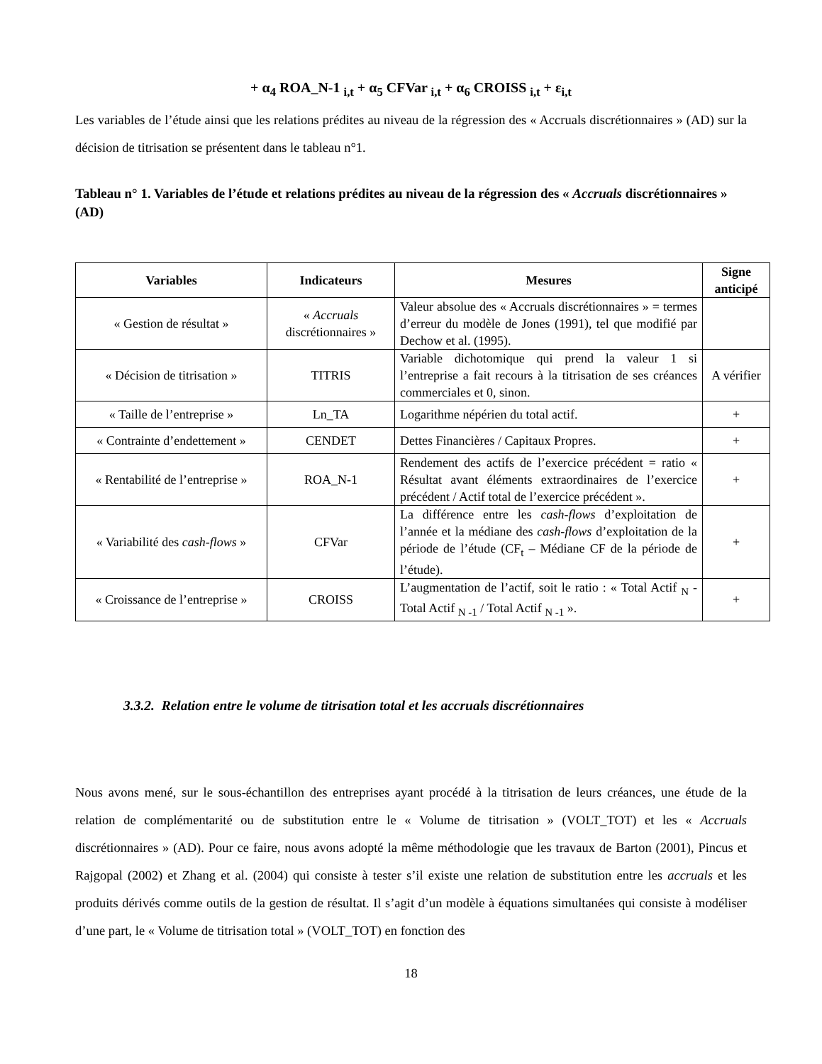+ α<sub>4</sub> ROA_N-1 <sub>i,t</sub> + α<sub>5</sub> CFVar <sub>i,t</sub> + α<sub>6</sub> CROISS <sub>i,t</sub> + ε<sub>i,t</sub>
Les variables de l’étude ainsi que les relations prédites au niveau de la régression des « Accruals discrétionnaires » (AD) sur la décision de titrisation se présentent dans le tableau n°1.
Tableau n° 1. Variables de l’étude et relations prédites au niveau de la régression des « Accruals discrétionnaires » (AD)
| Variables | Indicateurs | Mesures | Signe anticipé |
| --- | --- | --- | --- |
| « Gestion de résultat » | « Accruals discrétionnaires » | Valeur absolue des « Accruals discrétionnaires » = termes d’erreur du modèle de Jones (1991), tel que modifié par Dechow et al. (1995). | |
| « Décision de titrisation » | TITRIS | Variable dichotomique qui prend la valeur 1 si l’entreprise a fait recours à la titrisation de ses créances commerciales et 0, sinon. | A vérifier |
| « Taille de l’entreprise » | Ln_TA | Logarithme népérien du total actif. | + |
| « Contrainte d’endettement » | CENDET | Dettes Financières / Capitaux Propres. | + |
| « Rentabilité de l’entreprise » | ROA_N-1 | Rendement des actifs de l’exercice précédent = ratio « Résultat avant éléments extraordinaires de l’exercice précédent / Actif total de l’exercice précédent ». | + |
| « Variabilité des cash-flows » | CFVar | La différence entre les cash-flows d’exploitation de l’année et la médiane des cash-flows d’exploitation de la période de l’étude (CF<sub>t</sub> – Médiane CF de la période de l’étude). | + |
| « Croissance de l’entreprise » | CROISS | L’augmentation de l’actif, soit le ratio : « Total Actif <sub>N</sub> - Total Actif <sub>N -1</sub> / Total Actif <sub>N -1</sub> ». | + |
3.3.2. Relation entre le volume de titrisation total et les accruals discrétionnaires
Nous avons mené, sur le sous-échantillon des entreprises ayant procédé à la titrisation de leurs créances, une étude de la relation de complémentarité ou de substitution entre le « Volume de titrisation » (VOLT_TOT) et les « Accruals discrétionnaires » (AD). Pour ce faire, nous avons adopté la même méthodologie que les travaux de Barton (2001), Pincus et Rajgopal (2002) et Zhang et al. (2004) qui consiste à tester s’il existe une relation de substitution entre les accruals et les produits dérivés comme outils de la gestion de résultat. Il s’agit d’un modèle à équations simultanées qui consiste à modéliser d’une part, le « Volume de titrisation total » (VOLT_TOT) en fonction des
18